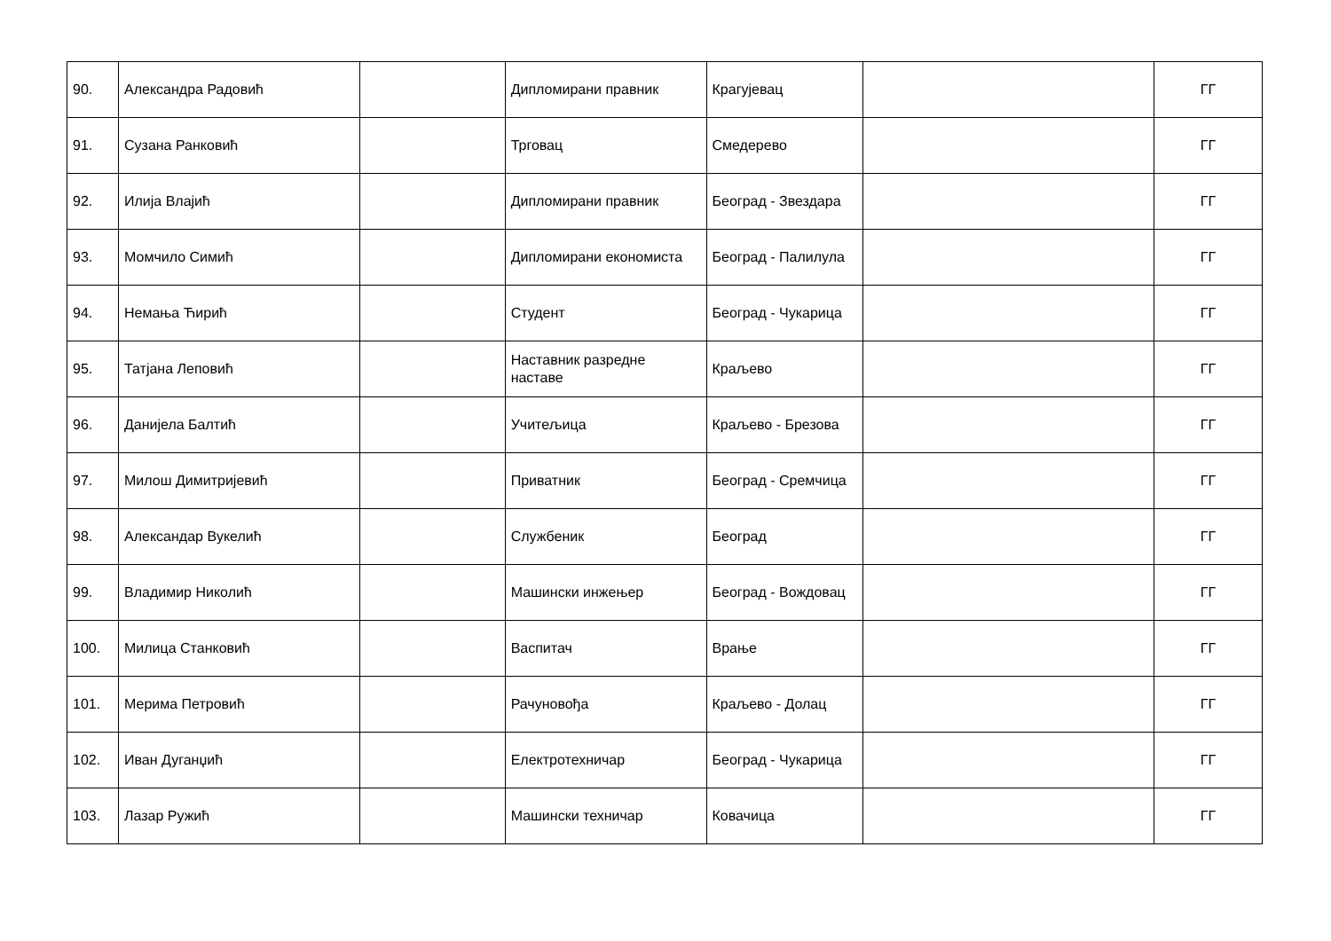| 90. | Александра Радовић | | Дипломирани правник | Крагујевац | | ГГ |
| 91. | Сузана Ранковић | | Трговац | Смедерево | | ГГ |
| 92. | Илија Влајић | | Дипломирани правник | Београд - Звездара | | ГГ |
| 93. | Момчило Симић | | Дипломирани економиста | Београд - Палилула | | ГГ |
| 94. | Немања Ћирић | | Студент | Београд - Чукарица | | ГГ |
| 95. | Татјана Леповић | | Наставник разредне наставе | Краљево | | ГГ |
| 96. | Данијела Балтић | | Учитељица | Краљево - Брезова | | ГГ |
| 97. | Милош Димитријевић | | Приватник | Београд - Сремчица | | ГГ |
| 98. | Александар Вукелић | | Службеник | Београд | | ГГ |
| 99. | Владимир Николић | | Машински инжењер | Београд - Вождовац | | ГГ |
| 100. | Милица Станковић | | Васпитач | Врање | | ГГ |
| 101. | Мерима Петровић | | Рачуновођа | Краљево - Долац | | ГГ |
| 102. | Иван Дуганџић | | Електротехничар | Београд - Чукарица | | ГГ |
| 103. | Лазар Ружић | | Машински техничар | Ковачица | | ГГ |